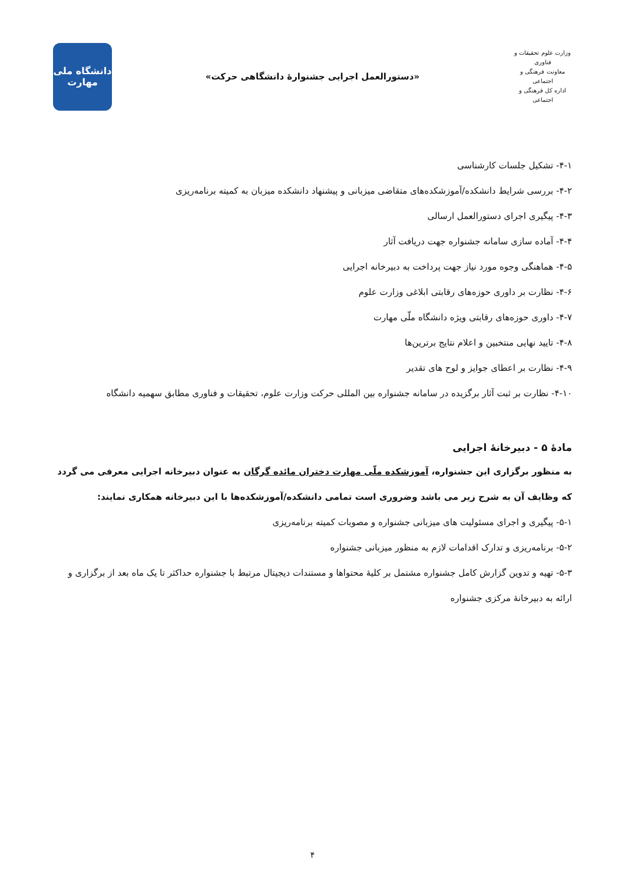وزارت علوم تحقیقات و فناوری
معاونت فرهنگی و اجتماعی
اداره کل فرهنگی و اجتماعی
«دستورالعمل اجرایی جشنوارهٔ دانشگاهی حرکت»
دانشگاه ملی
مهارت
۴-۱- تشکیل جلسات کارشناسی
۴-۲- بررسی شرایط دانشکده/آموزشکده‌های متقاضی میزبانی و پیشنهاد دانشکده میزبان به کمیته برنامه‌ریزی
۴-۳- پیگیری اجرای دستورالعمل ارسالی
۴-۴- آماده سازی سامانه جشنواره جهت دریافت آثار
۴-۵- هماهنگی وجوه مورد نیاز جهت پرداخت به دبیرخانه اجرایی
۴-۶- نظارت بر داوری حوزه‌های رقابتی ابلاغی وزارت علوم
۴-۷- داوری حوزه‌های رقابتی ویژه دانشگاه ملّی مهارت
۴-۸- تایید نهایی منتخبین و اعلام نتایج برترین‌ها
۴-۹- نظارت بر اعطای جوایز و لوح های تقدیر
۴-۱۰- نظارت بر ثبت آثار برگزیده در سامانه جشنواره بین المللی حرکت وزارت علوم، تحقیقات و فناوری مطابق سهمیه دانشگاه
مادهٔ ۵ - دبیرخانهٔ اجرایی
به منظور برگزاری این جشنواره، آموزشکده ملّی مهارت دختران مائده گرگان به عنوان دبیرخانه اجرایی معرفی می گردد که وظایف آن به شرح زیر می باشد وضروری است تمامی دانشکده/آموزشکده‌ها با این دبیرخانه همکاری نمایند:
۵-۱- پیگیری و اجرای مسئولیت های میزبانی جشنواره و مصوبات کمیته برنامه‌ریزی
۵-۲- برنامه‌ریزی و تدارک اقدامات لازم به منظور میزبانی جشنواره
۵-۳- تهیه و تدوین گزارش کامل جشنواره مشتمل بر کلیهٔ محتواها و مستندات دیجیتال مرتبط با جشنواره حداکثر تا یک ماه بعد از برگزاری و ارائه به دبیرخانهٔ مرکزی جشنواره
۴